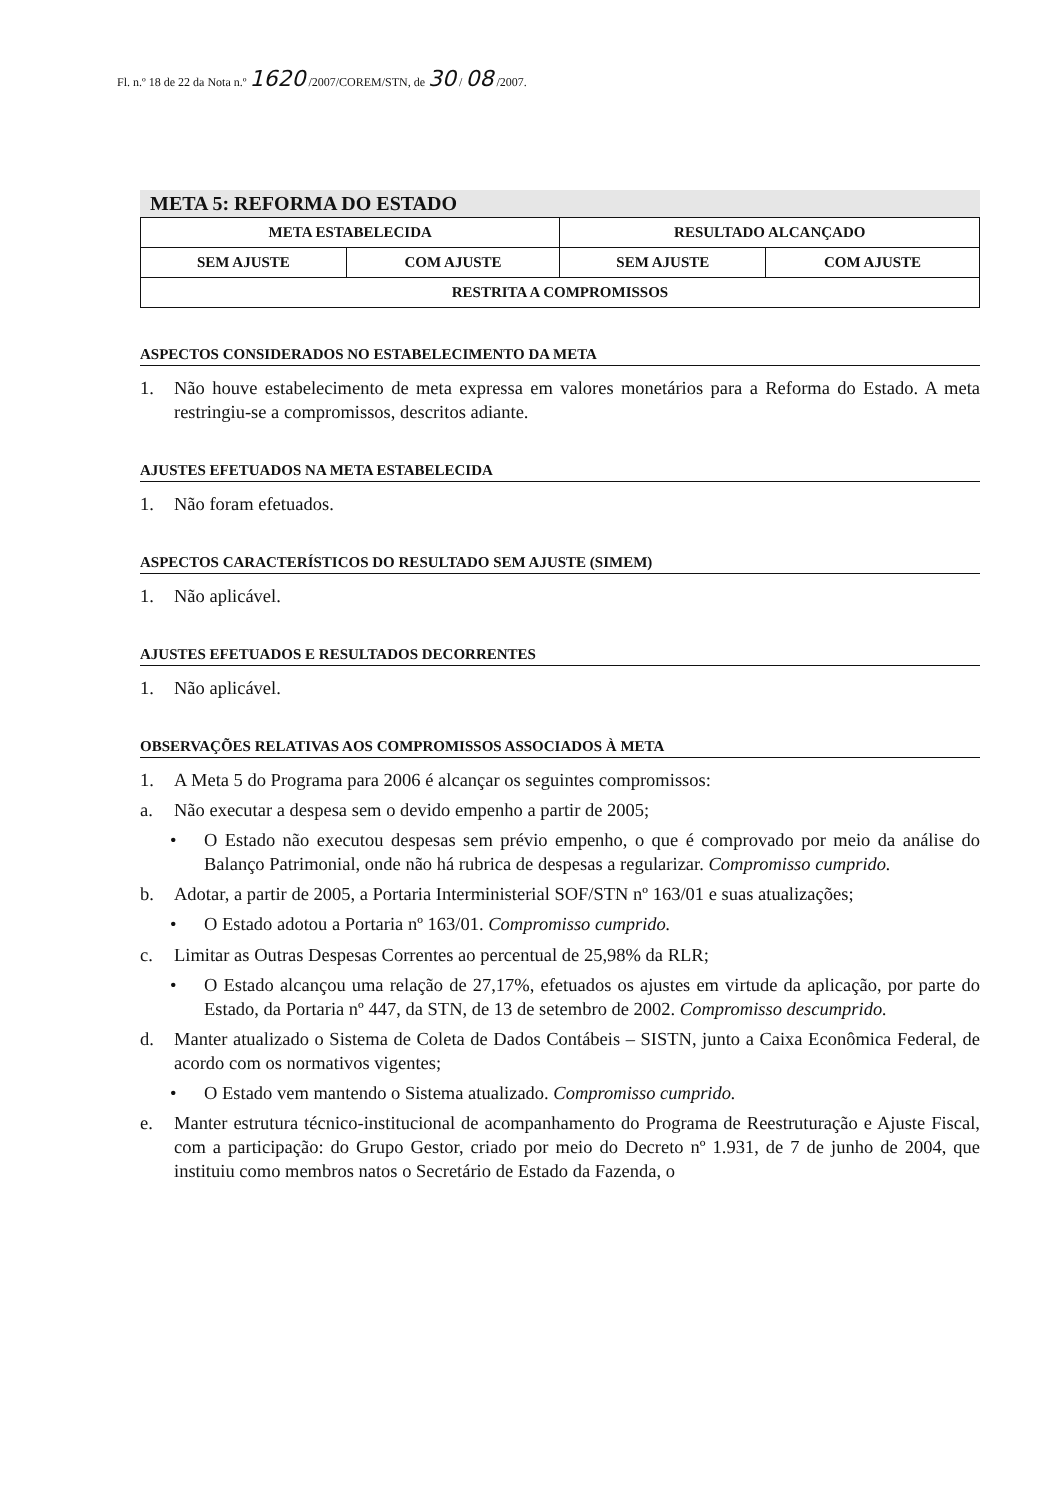Fl. n.º 18 de 22 da Nota n.º 1620 /2007/COREM/STN, de 30 / 08 /2007.
META 5: REFORMA DO ESTADO
| META ESTABELECIDA | | RESULTADO ALCANÇADO | |
| --- | --- | --- | --- |
| SEM AJUSTE | COM AJUSTE | SEM AJUSTE | COM AJUSTE |
| RESTRITA A COMPROMISSOS | | | |
ASPECTOS CONSIDERADOS NO ESTABELECIMENTO DA META
1. Não houve estabelecimento de meta expressa em valores monetários para a Reforma do Estado. A meta restringiu-se a compromissos, descritos adiante.
AJUSTES EFETUADOS NA META ESTABELECIDA
1. Não foram efetuados.
ASPECTOS CARACTERÍSTICOS DO RESULTADO SEM AJUSTE (SIMEM)
1. Não aplicável.
AJUSTES EFETUADOS E RESULTADOS DECORRENTES
1. Não aplicável.
OBSERVAÇÕES RELATIVAS AOS COMPROMISSOS ASSOCIADOS À META
1. A Meta 5 do Programa para 2006 é alcançar os seguintes compromissos:
a. Não executar a despesa sem o devido empenho a partir de 2005;
• O Estado não executou despesas sem prévio empenho, o que é comprovado por meio da análise do Balanço Patrimonial, onde não há rubrica de despesas a regularizar. Compromisso cumprido.
b. Adotar, a partir de 2005, a Portaria Interministerial SOF/STN nº 163/01 e suas atualizações;
• O Estado adotou a Portaria nº 163/01. Compromisso cumprido.
c. Limitar as Outras Despesas Correntes ao percentual de 25,98% da RLR;
• O Estado alcançou uma relação de 27,17%, efetuados os ajustes em virtude da aplicação, por parte do Estado, da Portaria nº 447, da STN, de 13 de setembro de 2002. Compromisso descumprido.
d. Manter atualizado o Sistema de Coleta de Dados Contábeis – SISTN, junto a Caixa Econômica Federal, de acordo com os normativos vigentes;
• O Estado vem mantendo o Sistema atualizado. Compromisso cumprido.
e. Manter estrutura técnico-institucional de acompanhamento do Programa de Reestruturação e Ajuste Fiscal, com a participação: do Grupo Gestor, criado por meio do Decreto nº 1.931, de 7 de junho de 2004, que instituiu como membros natos o Secretário de Estado da Fazenda, o